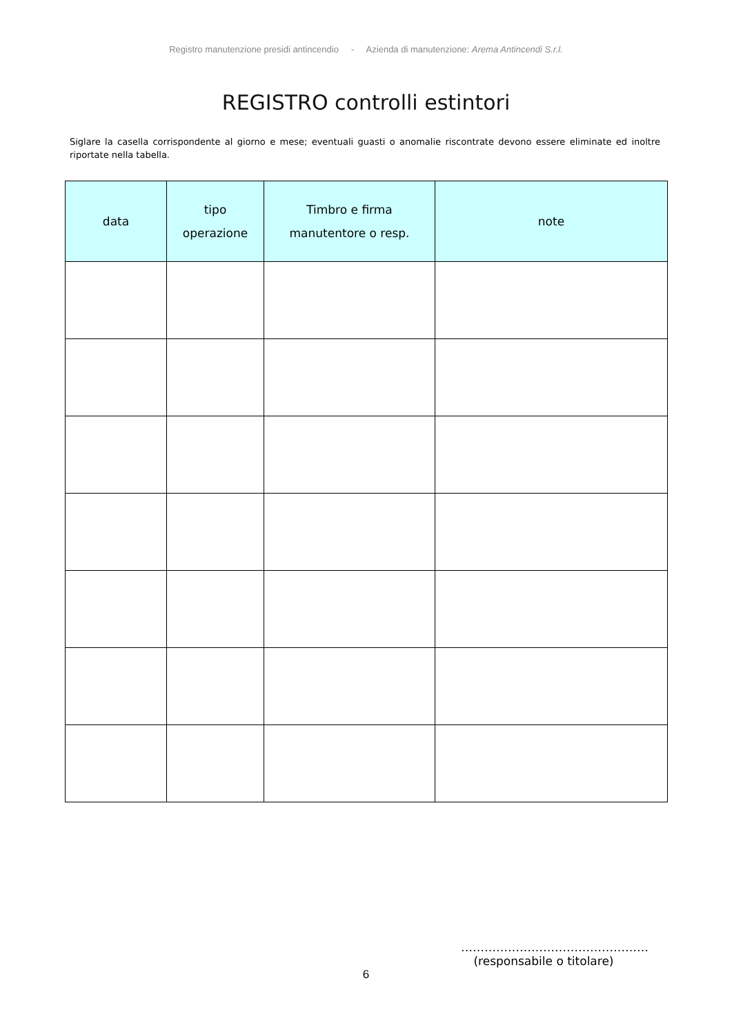Registro manutenzione presidi antincendio - Azienda di manutenzione: Arema Antincendi S.r.l.
REGISTRO controlli estintori
Siglare la casella corrispondente al giorno e mese; eventuali guasti o anomalie riscontrate devono essere eliminate ed inoltre riportate nella tabella.
| data | tipo operazione | Timbro e firma manutentore o resp. | note |
| --- | --- | --- | --- |
…………………………………………
(responsabile o titolare)
6